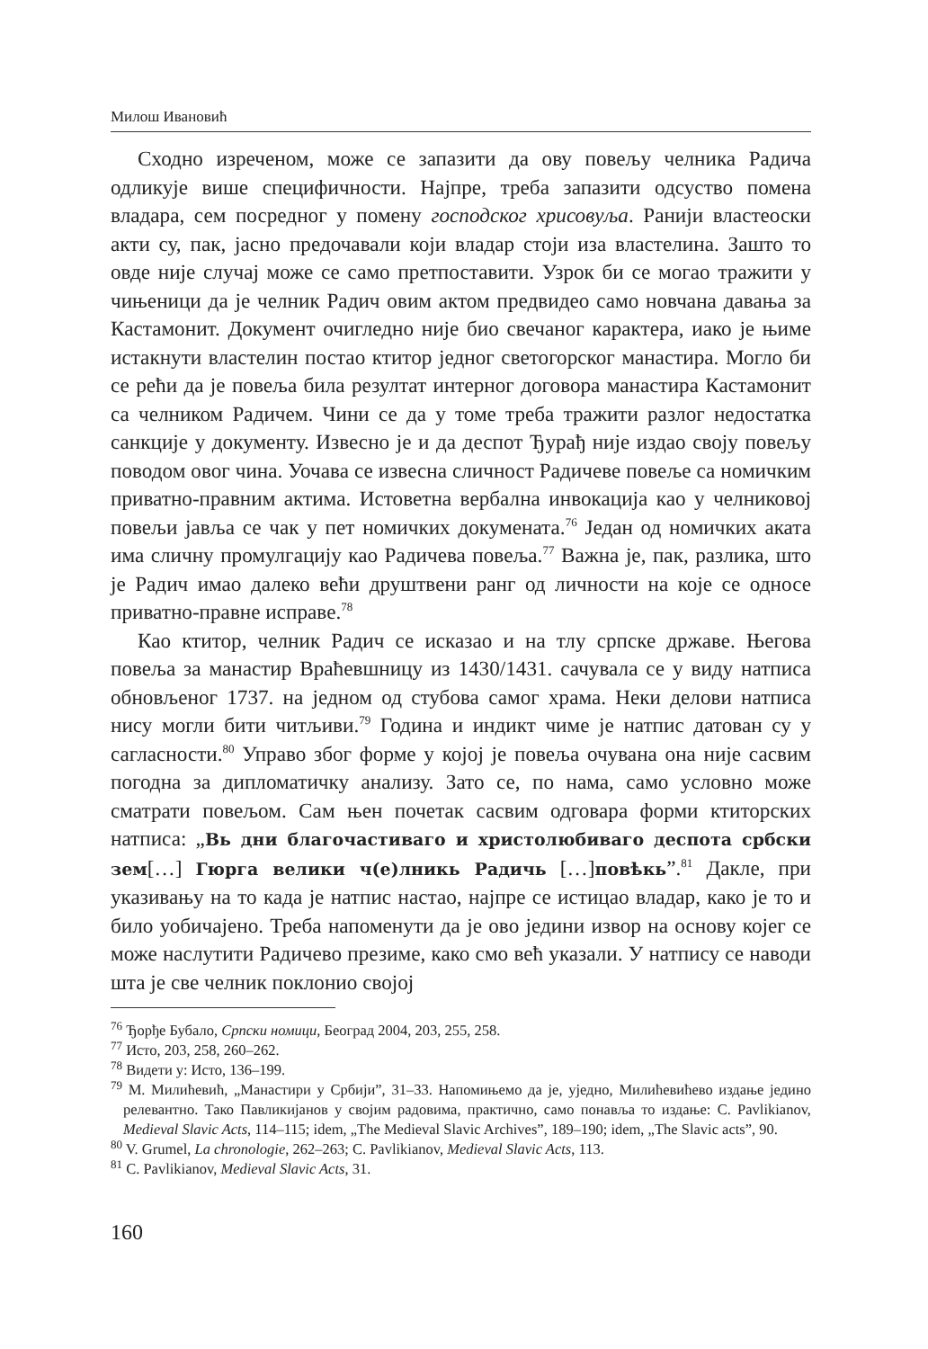Милош Ивановић
Сходно изреченом, може се запазити да ову повељу челника Радича одликује више специфичности. Најпре, треба запазити одсуство помена владара, сем посредног у помену господског хрисовуља. Ранији властеоски акти су, пак, јасно предочавали који владар стоји иза властелина. Зашто то овде није случај може се само претпоставити. Узрок би се могао тражити у чињеници да је челник Радич овим актом предвидео само новчана давања за Кастамонит. Документ очигледно није био свечаног карактера, иако је њиме истакнути властелин постао ктитор једног светогорског манастира. Могло би се рећи да је повеља била резултат интерног договора манастира Кастамонит са челником Радичем. Чини се да у томе треба тражити разлог недостатка санкције у документу. Извесно је и да деспот Ђурађ није издао своју повељу поводом овог чина. Уочава се извесна сличност Радичеве повеље са номичким приватно-правним актима. Истоветна вербална инвокација као у челниковој повељи јавља се чак у пет номичких докумената.<sup>76</sup> Један од номичких аката има сличну промулгацију као Радичева повеља.<sup>77</sup> Важна је, пак, разлика, што је Радич имао далеко већи друштвени ранг од личности на које се односе приватно-правне исправе.<sup>78</sup>
Као ктитор, челник Радич се исказао и на тлу српске државе. Његова повеља за манастир Враћевшницу из 1430/1431. сачувала се у виду натписа обновљеног 1737. на једном од стубова самог храма. Неки делови натписа нису могли бити читљиви.<sup>79</sup> Година и индикт чиме је натпис датован су у сагласности.<sup>80</sup> Управо због форме у којој је повеља очувана она није сасвим погодна за дипломатичку анализу. Зато се, по нама, само условно може сматрати повељом. Сам њен почетак сасвим одговара форми ктиторских натписа: „Вь дни благочастиваго и христолюбиваго деспота србски зем[…] Гюрга велики ч(е)лникь Радичь […]повѣкь”.<sup>81</sup> Дакле, при указивању на то када је натпис настао, најпре се истицао владар, како је то и било уобичајено. Треба напоменути да је ово једини извор на основу којег се може наслутити Радичево презиме, како смо већ указали. У натпису се наводи шта је све челник поклонио својој
<sup>76</sup> Ђорђе Бубало, Српски номици, Београд 2004, 203, 255, 258.
<sup>77</sup> Исто, 203, 258, 260–262.
<sup>78</sup> Видети у: Исто, 136–199.
<sup>79</sup> М. Милићевић, „Манастири у Србији”, 31–33. Напомињемо да је, уједно, Милићевићево издање једино релевантно. Тако Павликијанов у својим радовима, практично, само понавља то издање: C. Pavlikianov, Medieval Slavic Acts, 114–115; idem, „The Medieval Slavic Archives”, 189–190; idem, „The Slavic acts”, 90.
<sup>80</sup> V. Grumel, La chronologie, 262–263; C. Pavlikianov, Medieval Slavic Acts, 113.
<sup>81</sup> C. Pavlikianov, Medieval Slavic Acts, 31.
160